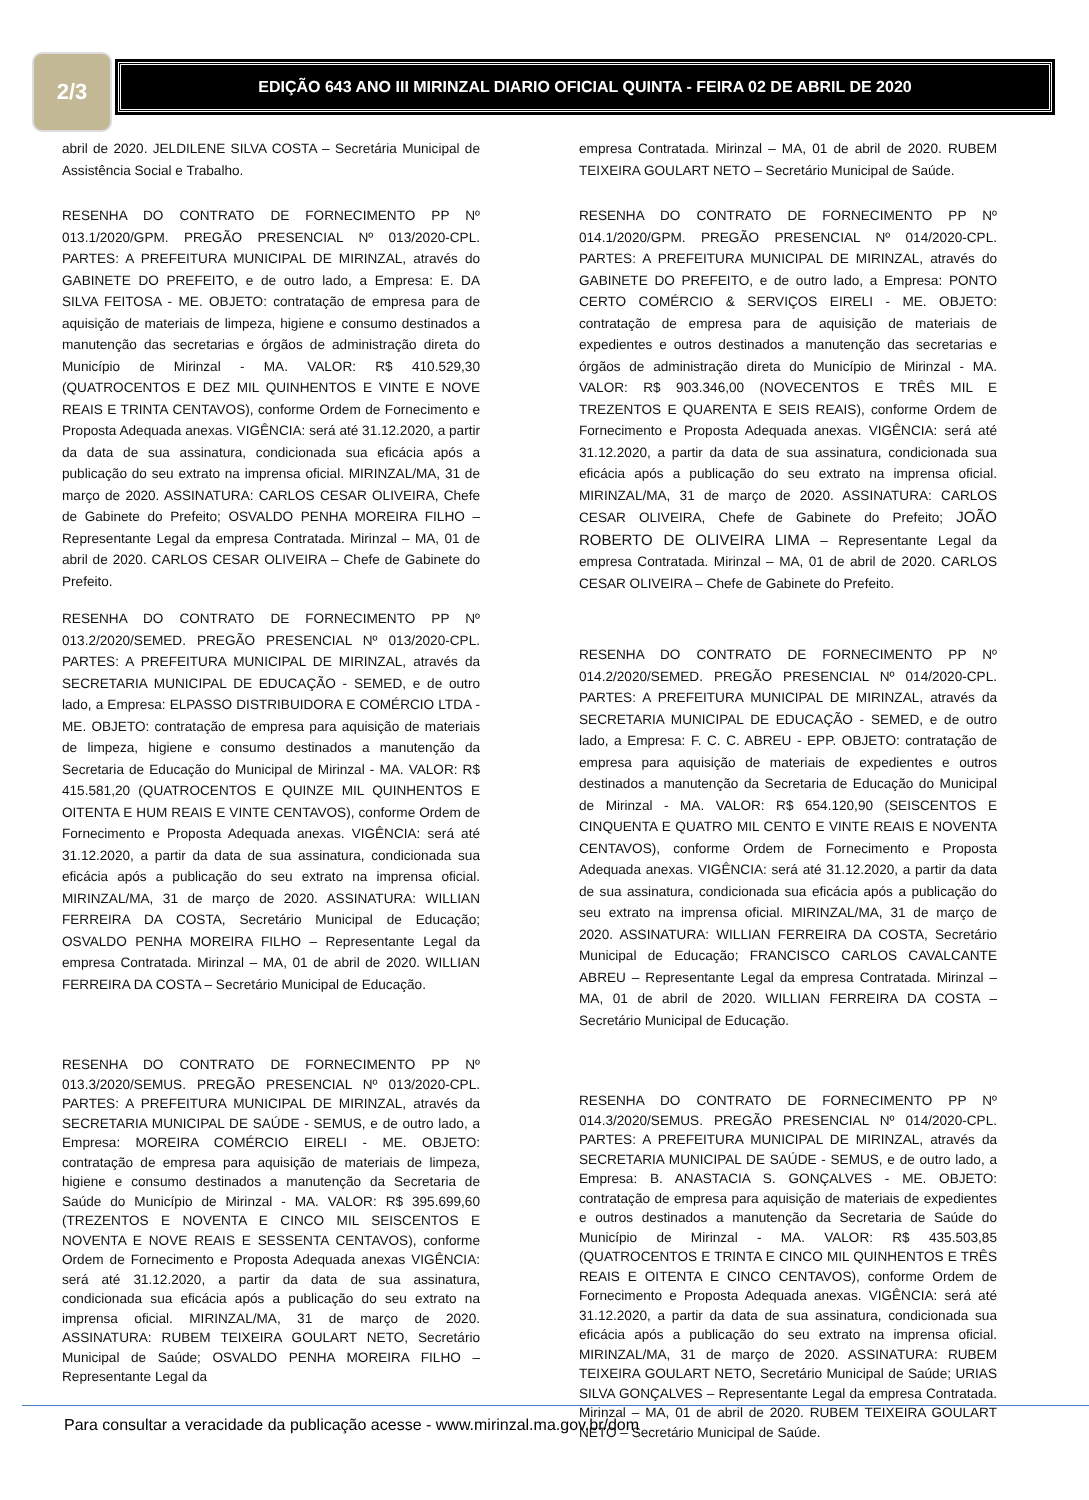2/3
EDIÇÃO 643 ANO III MIRINZAL DIARIO OFICIAL QUINTA - FEIRA 02 DE ABRIL DE 2020
abril de 2020. JELDILENE SILVA COSTA – Secretária Municipal de Assistência Social e Trabalho.
RESENHA DO CONTRATO DE FORNECIMENTO PP Nº 013.1/2020/GPM. PREGÃO PRESENCIAL Nº 013/2020-CPL. PARTES: A PREFEITURA MUNICIPAL DE MIRINZAL, através do GABINETE DO PREFEITO, e de outro lado, a Empresa: E. DA SILVA FEITOSA - ME. OBJETO: contratação de empresa para de aquisição de materiais de limpeza, higiene e consumo destinados a manutenção das secretarias e órgãos de administração direta do Município de Mirinzal - MA. VALOR: R$ 410.529,30 (QUATROCENTOS E DEZ MIL QUINHENTOS E VINTE E NOVE REAIS E TRINTA CENTAVOS), conforme Ordem de Fornecimento e Proposta Adequada anexas. VIGÊNCIA: será até 31.12.2020, a partir da data de sua assinatura, condicionada sua eficácia após a publicação do seu extrato na imprensa oficial. MIRINZAL/MA, 31 de março de 2020. ASSINATURA: CARLOS CESAR OLIVEIRA, Chefe de Gabinete do Prefeito; OSVALDO PENHA MOREIRA FILHO – Representante Legal da empresa Contratada. Mirinzal – MA, 01 de abril de 2020. CARLOS CESAR OLIVEIRA – Chefe de Gabinete do Prefeito.
RESENHA DO CONTRATO DE FORNECIMENTO PP Nº 013.2/2020/SEMED. PREGÃO PRESENCIAL Nº 013/2020-CPL. PARTES: A PREFEITURA MUNICIPAL DE MIRINZAL, através da SECRETARIA MUNICIPAL DE EDUCAÇÃO - SEMED, e de outro lado, a Empresa: ELPASSO DISTRIBUIDORA E COMÉRCIO LTDA - ME. OBJETO: contratação de empresa para aquisição de materiais de limpeza, higiene e consumo destinados a manutenção da Secretaria de Educação do Municipal de Mirinzal - MA. VALOR: R$ 415.581,20 (QUATROCENTOS E QUINZE MIL QUINHENTOS E OITENTA E HUM REAIS E VINTE CENTAVOS), conforme Ordem de Fornecimento e Proposta Adequada anexas. VIGÊNCIA: será até 31.12.2020, a partir da data de sua assinatura, condicionada sua eficácia após a publicação do seu extrato na imprensa oficial. MIRINZAL/MA, 31 de março de 2020. ASSINATURA: WILLIAN FERREIRA DA COSTA, Secretário Municipal de Educação; OSVALDO PENHA MOREIRA FILHO – Representante Legal da empresa Contratada. Mirinzal – MA, 01 de abril de 2020. WILLIAN FERREIRA DA COSTA – Secretário Municipal de Educação.
RESENHA DO CONTRATO DE FORNECIMENTO PP Nº 013.3/2020/SEMUS. PREGÃO PRESENCIAL Nº 013/2020-CPL. PARTES: A PREFEITURA MUNICIPAL DE MIRINZAL, através da SECRETARIA MUNICIPAL DE SAÚDE - SEMUS, e de outro lado, a Empresa: MOREIRA COMÉRCIO EIRELI - ME. OBJETO: contratação de empresa para aquisição de materiais de limpeza, higiene e consumo destinados a manutenção da Secretaria de Saúde do Município de Mirinzal - MA. VALOR: R$ 395.699,60 (TREZENTOS E NOVENTA E CINCO MIL SEISCENTOS E NOVENTA E NOVE REAIS E SESSENTA CENTAVOS), conforme Ordem de Fornecimento e Proposta Adequada anexas VIGÊNCIA: será até 31.12.2020, a partir da data de sua assinatura, condicionada sua eficácia após a publicação do seu extrato na imprensa oficial. MIRINZAL/MA, 31 de março de 2020. ASSINATURA: RUBEM TEIXEIRA GOULART NETO, Secretário Municipal de Saúde; OSVALDO PENHA MOREIRA FILHO – Representante Legal da
empresa Contratada. Mirinzal – MA, 01 de abril de 2020. RUBEM TEIXEIRA GOULART NETO – Secretário Municipal de Saúde.
RESENHA DO CONTRATO DE FORNECIMENTO PP Nº 014.1/2020/GPM. PREGÃO PRESENCIAL Nº 014/2020-CPL. PARTES: A PREFEITURA MUNICIPAL DE MIRINZAL, através do GABINETE DO PREFEITO, e de outro lado, a Empresa: PONTO CERTO COMÉRCIO & SERVIÇOS EIRELI - ME. OBJETO: contratação de empresa para de aquisição de materiais de expedientes e outros destinados a manutenção das secretarias e órgãos de administração direta do Município de Mirinzal - MA. VALOR: R$ 903.346,00 (NOVECENTOS E TRÊS MIL E TREZENTOS E QUARENTA E SEIS REAIS), conforme Ordem de Fornecimento e Proposta Adequada anexas. VIGÊNCIA: será até 31.12.2020, a partir da data de sua assinatura, condicionada sua eficácia após a publicação do seu extrato na imprensa oficial. MIRINZAL/MA, 31 de março de 2020. ASSINATURA: CARLOS CESAR OLIVEIRA, Chefe de Gabinete do Prefeito; JOÃO ROBERTO DE OLIVEIRA LIMA – Representante Legal da empresa Contratada. Mirinzal – MA, 01 de abril de 2020. CARLOS CESAR OLIVEIRA – Chefe de Gabinete do Prefeito.
RESENHA DO CONTRATO DE FORNECIMENTO PP Nº 014.2/2020/SEMED. PREGÃO PRESENCIAL Nº 014/2020-CPL. PARTES: A PREFEITURA MUNICIPAL DE MIRINZAL, através da SECRETARIA MUNICIPAL DE EDUCAÇÃO - SEMED, e de outro lado, a Empresa: F. C. C. ABREU - EPP. OBJETO: contratação de empresa para aquisição de materiais de expedientes e outros destinados a manutenção da Secretaria de Educação do Municipal de Mirinzal - MA. VALOR: R$ 654.120,90 (SEISCENTOS E CINQUENTA E QUATRO MIL CENTO E VINTE REAIS E NOVENTA CENTAVOS), conforme Ordem de Fornecimento e Proposta Adequada anexas. VIGÊNCIA: será até 31.12.2020, a partir da data de sua assinatura, condicionada sua eficácia após a publicação do seu extrato na imprensa oficial. MIRINZAL/MA, 31 de março de 2020. ASSINATURA: WILLIAN FERREIRA DA COSTA, Secretário Municipal de Educação; FRANCISCO CARLOS CAVALCANTE ABREU – Representante Legal da empresa Contratada. Mirinzal – MA, 01 de abril de 2020. WILLIAN FERREIRA DA COSTA – Secretário Municipal de Educação.
RESENHA DO CONTRATO DE FORNECIMENTO PP Nº 014.3/2020/SEMUS. PREGÃO PRESENCIAL Nº 014/2020-CPL. PARTES: A PREFEITURA MUNICIPAL DE MIRINZAL, através da SECRETARIA MUNICIPAL DE SAÚDE - SEMUS, e de outro lado, a Empresa: B. ANASTACIA S. GONÇALVES - ME. OBJETO: contratação de empresa para aquisição de materiais de expedientes e outros destinados a manutenção da Secretaria de Saúde do Município de Mirinzal - MA. VALOR: R$ 435.503,85 (QUATROCENTOS E TRINTA E CINCO MIL QUINHENTOS E TRÊS REAIS E OITENTA E CINCO CENTAVOS), conforme Ordem de Fornecimento e Proposta Adequada anexas. VIGÊNCIA: será até 31.12.2020, a partir da data de sua assinatura, condicionada sua eficácia após a publicação do seu extrato na imprensa oficial. MIRINZAL/MA, 31 de março de 2020. ASSINATURA: RUBEM TEIXEIRA GOULART NETO, Secretário Municipal de Saúde; URIAS SILVA GONÇALVES – Representante Legal da empresa Contratada. Mirinzal – MA, 01 de abril de 2020. RUBEM TEIXEIRA GOULART NETO – Secretário Municipal de Saúde.
Para consultar a veracidade da publicação acesse - www.mirinzal.ma.gov.br/dom